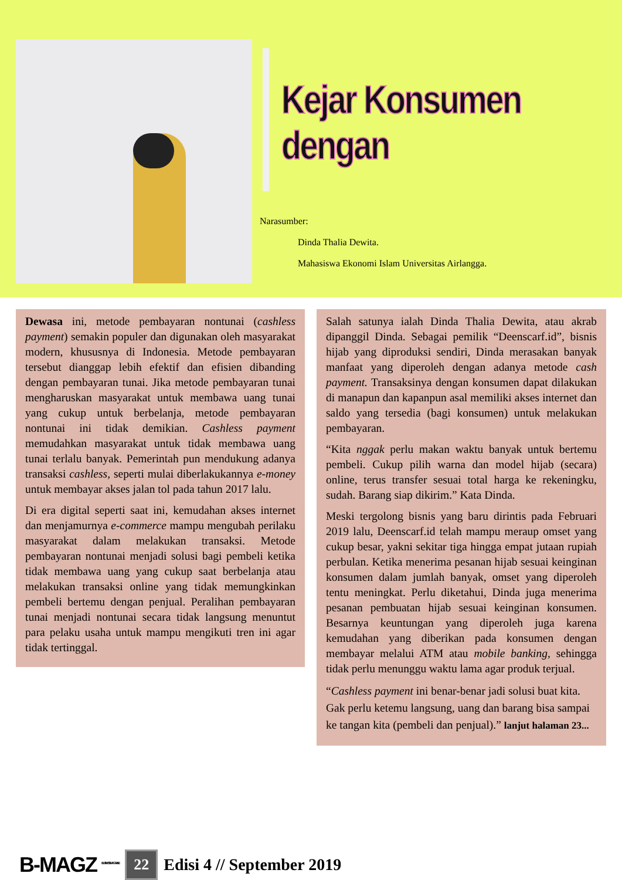Kejar Konsumen dengan
Narasumber:
Dinda Thalia Dewita.
Mahasiswa Ekonomi Islam Universitas Airlangga.
Dewasa ini, metode pembayaran nontunai (cashless payment) semakin populer dan digunakan oleh masyarakat modern, khususnya di Indonesia. Metode pembayaran tersebut dianggap lebih efektif dan efisien dibanding dengan pembayaran tunai. Jika metode pembayaran tunai mengharuskan masyarakat untuk membawa uang tunai yang cukup untuk berbelanja, metode pembayaran nontunai ini tidak demikian. Cashless payment memudahkan masyarakat untuk tidak membawa uang tunai terlalu banyak. Pemerintah pun mendukung adanya transaksi cashless, seperti mulai diberlakukannya e-money untuk membayar akses jalan tol pada tahun 2017 lalu.
Di era digital seperti saat ini, kemudahan akses internet dan menjamurnya e-commerce mampu mengubah perilaku masyarakat dalam melakukan transaksi. Metode pembayaran nontunai menjadi solusi bagi pembeli ketika tidak membawa uang yang cukup saat berbelanja atau melakukan transaksi online yang tidak memungkinkan pembeli bertemu dengan penjual. Peralihan pembayaran tunai menjadi nontunai secara tidak langsung menuntut para pelaku usaha untuk mampu mengikuti tren ini agar tidak tertinggal.
Salah satunya ialah Dinda Thalia Dewita, atau akrab dipanggil Dinda. Sebagai pemilik “Deenscarf.id”, bisnis hijab yang diproduksi sendiri, Dinda merasakan banyak manfaat yang diperoleh dengan adanya metode cash payment. Transaksinya dengan konsumen dapat dilakukan di manapun dan kapanpun asal memiliki akses internet dan saldo yang tersedia (bagi konsumen) untuk melakukan pembayaran.
“Kita nggak perlu makan waktu banyak untuk bertemu pembeli. Cukup pilih warna dan model hijab (secara) online, terus transfer sesuai total harga ke rekeningku, sudah. Barang siap dikirim.” Kata Dinda.
Meski tergolong bisnis yang baru dirintis pada Februari 2019 lalu, Deenscarf.id telah mampu meraup omset yang cukup besar, yakni sekitar tiga hingga empat jutaan rupiah perbulan. Ketika menerima pesanan hijab sesuai keinginan konsumen dalam jumlah banyak, omset yang diperoleh tentu meningkat. Perlu diketahui, Dinda juga menerima pesanan pembuatan hijab sesuai keinginan konsumen. Besarnya keuntungan yang diperoleh juga karena kemudahan yang diberikan pada konsumen dengan membayar melalui ATM atau mobile banking, sehingga tidak perlu menunggu waktu lama agar produk terjual.
“Cashless payment ini benar-benar jadi solusi buat kita. Gak perlu ketemu langsung, uang dan barang bisa sampai ke tangan kita (pembeli dan penjual).” lanjut halaman 23...
B-MAGZ <sup>BUSINESS MAGAZINE</sup> 22 Edisi 4 // September 2019